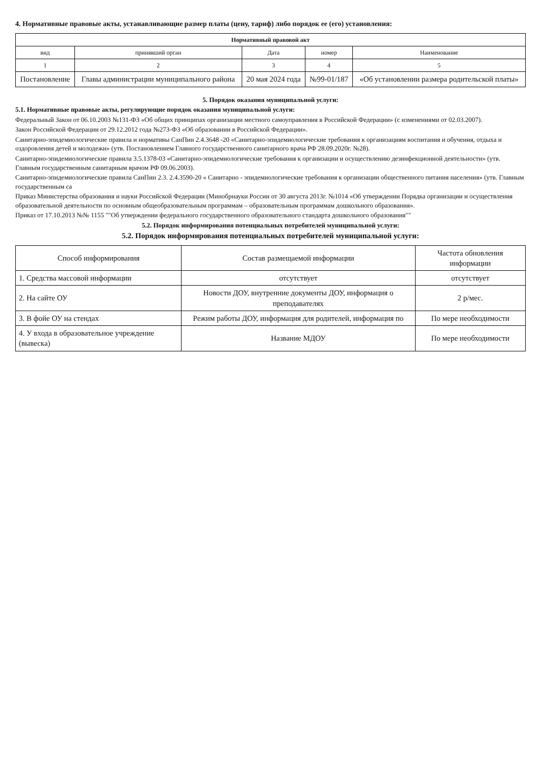4. Нормативные правовые акты, устанавливающие размер платы (цену, тариф) либо порядок ее (его) установления:
| Нормативный правовой акт | | | | |
| --- | --- | --- | --- | --- |
| вид | принявший орган | Дата | номер | Наименование |
| 1 | 2 | 3 | 4 | 5 |
| Постановление | Главы администрации муниципального района | 20 мая 2024 года | №99-01/187 | «Об установлении размера родительской платы» |
5. Порядок оказания муниципальной услуги:
5.1. Нормативные правовые акты, регулирующие порядок оказания муниципальной услуги:
Федеральный Закон от 06.10.2003 №131-ФЗ «Об общих принципах организации местного самоуправления в Российской Федерации» (с изменениями от 02.03.2007).
Закон Российской Федерации от 29.12.2012 года №273-ФЗ «Об образовании в Российской Федерации».
Санитарно-эпидемиологические правила и нормативы СанПин 2.4.3648 -20 «Санитарно-эпидемиологические требования к организациям воспитания и обучения, отдыха и оздоровления детей и молодежи» (утв. Постановлением Главного государственного санитарного врача РФ 28.09.2020г. №28).
Санитарно-эпидемиологические правила 3.5.1378-03 «Санитарно-эпидемиологические требования к организации и осуществлению дезинфекционной деятельности» (утв. Главным государственным санитарным врачом РФ 09.06.2003).
Санитарно-эпидемиологические правила СанПин 2.3. 2.4.3590-20 « Санитарно - эпидемиологические требования к организации общественного питания населения» (утв. Главным государственным са
Приказ Министерства образования и науки Российской Федерации (Минобрнауки России от 30 августа 2013г. №1014 «Об утверждении Порядка организации и осуществления образовательной деятельности по основным общеобразовательным программам – образовательным программам дошкольного образования».
Приказ от 17.10.2013 №№ 1155 ""Об утверждении федерального государственного образовательного стандарта дошкольного образования""
5.2. Порядок информирования потенциальных потребителей муниципальной услуги:
5.2. Порядок информирования потенциальных потребителей муниципальной услуги:
| Способ информирования | Состав размещаемой информации | Частота обновления информации |
| --- | --- | --- |
| 1. Средства массовой информации | отсутствует | отсутствует |
| 2. На сайте ОУ | Новости ДОУ, внутренние документы ДОУ, информация о преподавателях | 2 р/мес. |
| 3. В фойе ОУ на стендах | Режим работы ДОУ, информация для родителей, информация по | По мере необходимости |
| 4. У входа в образовательное учреждение (вывеска) | Название МДОУ | По мере необходимости |